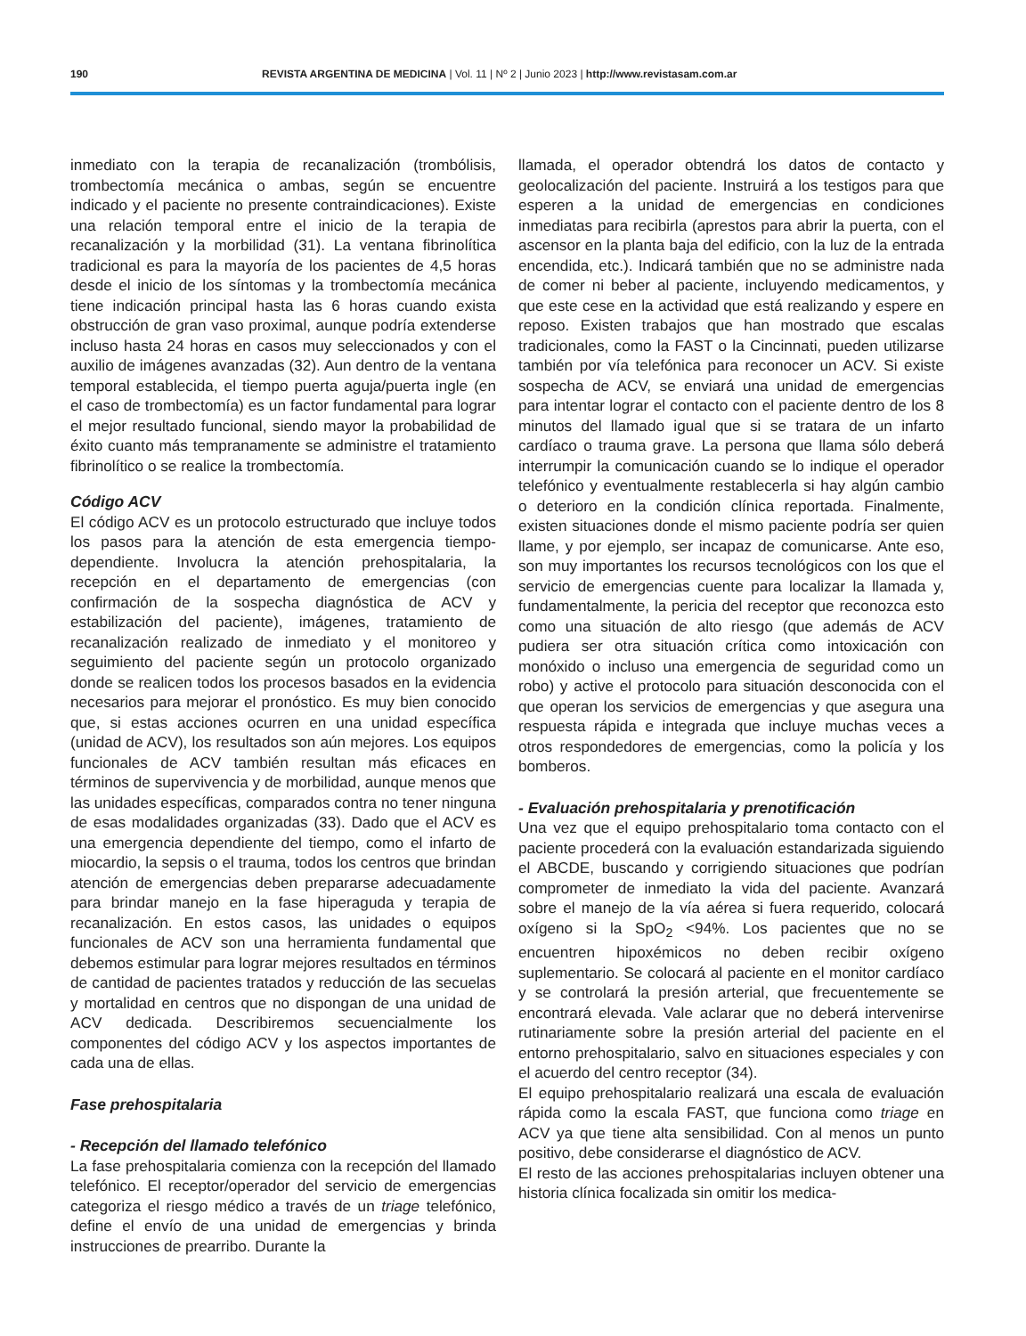190 REVISTA ARGENTINA DE MEDICINA | Vol. 11 | Nº 2 | Junio 2023 | http://www.revistasam.com.ar
inmediato con la terapia de recanalización (trombólisis, trombectomía mecánica o ambas, según se encuentre indicado y el paciente no presente contraindicaciones). Existe una relación temporal entre el inicio de la terapia de recanalización y la morbilidad (31). La ventana fibrinolítica tradicional es para la mayoría de los pacientes de 4,5 horas desde el inicio de los síntomas y la trombectomía mecánica tiene indicación principal hasta las 6 horas cuando exista obstrucción de gran vaso proximal, aunque podría extenderse incluso hasta 24 horas en casos muy seleccionados y con el auxilio de imágenes avanzadas (32). Aun dentro de la ventana temporal establecida, el tiempo puerta aguja/puerta ingle (en el caso de trombectomía) es un factor fundamental para lograr el mejor resultado funcional, siendo mayor la probabilidad de éxito cuanto más tempranamente se administre el tratamiento fibrinolítico o se realice la trombectomía.
Código ACV
El código ACV es un protocolo estructurado que incluye todos los pasos para la atención de esta emergencia tiempo-dependiente. Involucra la atención prehospitalaria, la recepción en el departamento de emergencias (con confirmación de la sospecha diagnóstica de ACV y estabilización del paciente), imágenes, tratamiento de recanalización realizado de inmediato y el monitoreo y seguimiento del paciente según un protocolo organizado donde se realicen todos los procesos basados en la evidencia necesarios para mejorar el pronóstico. Es muy bien conocido que, si estas acciones ocurren en una unidad específica (unidad de ACV), los resultados son aún mejores. Los equipos funcionales de ACV también resultan más eficaces en términos de supervivencia y de morbilidad, aunque menos que las unidades específicas, comparados contra no tener ninguna de esas modalidades organizadas (33). Dado que el ACV es una emergencia dependiente del tiempo, como el infarto de miocardio, la sepsis o el trauma, todos los centros que brindan atención de emergencias deben prepararse adecuadamente para brindar manejo en la fase hiperaguda y terapia de recanalización. En estos casos, las unidades o equipos funcionales de ACV son una herramienta fundamental que debemos estimular para lograr mejores resultados en términos de cantidad de pacientes tratados y reducción de las secuelas y mortalidad en centros que no dispongan de una unidad de ACV dedicada. Describiremos secuencialmente los componentes del código ACV y los aspectos importantes de cada una de ellas.
Fase prehospitalaria
- Recepción del llamado telefónico
La fase prehospitalaria comienza con la recepción del llamado telefónico. El receptor/operador del servicio de emergencias categoriza el riesgo médico a través de un triage telefónico, define el envío de una unidad de emergencias y brinda instrucciones de prearribo. Durante la
llamada, el operador obtendrá los datos de contacto y geolocalización del paciente. Instruirá a los testigos para que esperen a la unidad de emergencias en condiciones inmediatas para recibirla (aprestos para abrir la puerta, con el ascensor en la planta baja del edificio, con la luz de la entrada encendida, etc.). Indicará también que no se administre nada de comer ni beber al paciente, incluyendo medicamentos, y que este cese en la actividad que está realizando y espere en reposo. Existen trabajos que han mostrado que escalas tradicionales, como la FAST o la Cincinnati, pueden utilizarse también por vía telefónica para reconocer un ACV. Si existe sospecha de ACV, se enviará una unidad de emergencias para intentar lograr el contacto con el paciente dentro de los 8 minutos del llamado igual que si se tratara de un infarto cardíaco o trauma grave. La persona que llama sólo deberá interrumpir la comunicación cuando se lo indique el operador telefónico y eventualmente restablecerla si hay algún cambio o deterioro en la condición clínica reportada. Finalmente, existen situaciones donde el mismo paciente podría ser quien llame, y por ejemplo, ser incapaz de comunicarse. Ante eso, son muy importantes los recursos tecnológicos con los que el servicio de emergencias cuente para localizar la llamada y, fundamentalmente, la pericia del receptor que reconozca esto como una situación de alto riesgo (que además de ACV pudiera ser otra situación crítica como intoxicación con monóxido o incluso una emergencia de seguridad como un robo) y active el protocolo para situación desconocida con el que operan los servicios de emergencias y que asegura una respuesta rápida e integrada que incluye muchas veces a otros respondedores de emergencias, como la policía y los bomberos.
- Evaluación prehospitalaria y prenotificación
Una vez que el equipo prehospitalario toma contacto con el paciente procederá con la evaluación estandarizada siguiendo el ABCDE, buscando y corrigiendo situaciones que podrían comprometer de inmediato la vida del paciente. Avanzará sobre el manejo de la vía aérea si fuera requerido, colocará oxígeno si la SpO<sub>2</sub> <94%. Los pacientes que no se encuentren hipoxémicos no deben recibir oxígeno suplementario. Se colocará al paciente en el monitor cardíaco y se controlará la presión arterial, que frecuentemente se encontrará elevada. Vale aclarar que no deberá intervenirse rutinariamente sobre la presión arterial del paciente en el entorno prehospitalario, salvo en situaciones especiales y con el acuerdo del centro receptor (34).
El equipo prehospitalario realizará una escala de evaluación rápida como la escala FAST, que funciona como triage en ACV ya que tiene alta sensibilidad. Con al menos un punto positivo, debe considerarse el diagnóstico de ACV.
El resto de las acciones prehospitalarias incluyen obtener una historia clínica focalizada sin omitir los medica-